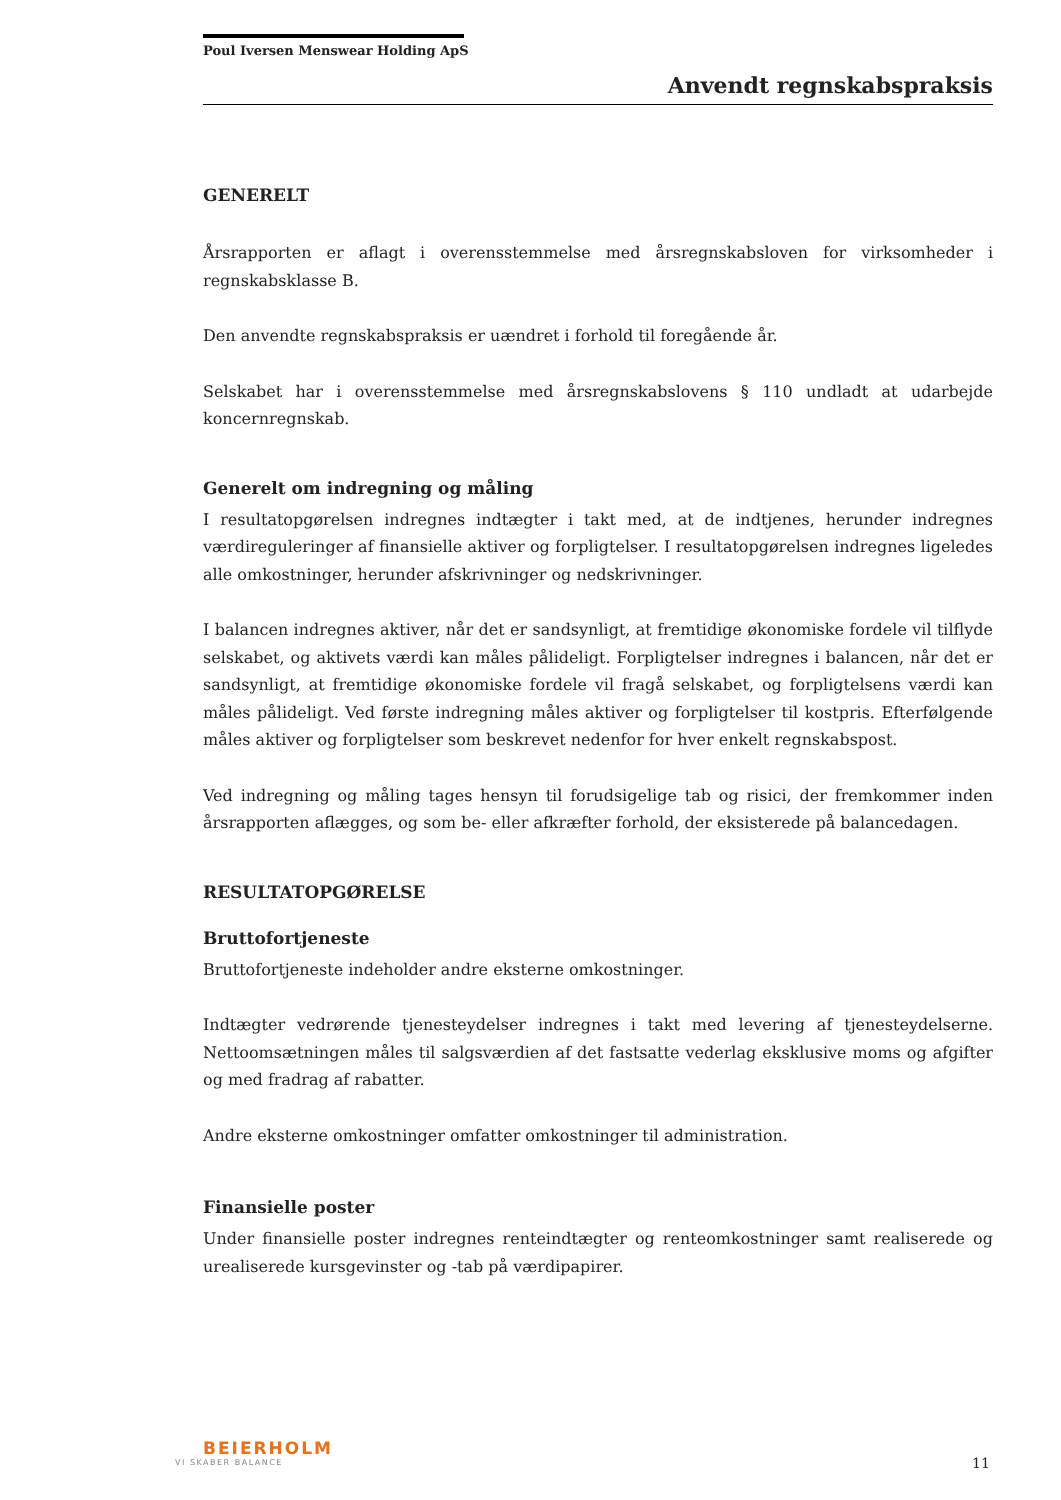Poul Iversen Menswear Holding ApS
Anvendt regnskabspraksis
GENERELT
Årsrapporten er aflagt i overensstemmelse med årsregnskabsloven for virksomheder i regnskabsklasse B.
Den anvendte regnskabspraksis er uændret i forhold til foregående år.
Selskabet har i overensstemmelse med årsregnskabslovens § 110 undladt at udarbejde koncernregnskab.
Generelt om indregning og måling
I resultatopgørelsen indregnes indtægter i takt med, at de indtjenes, herunder indregnes værdireguleringer af finansielle aktiver og forpligtelser. I resultatopgørelsen indregnes ligeledes alle omkostninger, herunder afskrivninger og nedskrivninger.
I balancen indregnes aktiver, når det er sandsynligt, at fremtidige økonomiske fordele vil tilflyde selskabet, og aktivets værdi kan måles pålideligt. Forpligtelser indregnes i balancen, når det er sandsynligt, at fremtidige økonomiske fordele vil fragå selskabet, og forpligtelsens værdi kan måles pålideligt. Ved første indregning måles aktiver og forpligtelser til kostpris. Efterfølgende måles aktiver og forpligtelser som beskrevet nedenfor for hver enkelt regnskabspost.
Ved indregning og måling tages hensyn til forudsigelige tab og risici, der fremkommer inden årsrapporten aflægges, og som be- eller afkræfter forhold, der eksisterede på balancedagen.
RESULTATOPGØRELSE
Bruttofortjeneste
Bruttofortjeneste indeholder andre eksterne omkostninger.
Indtægter vedrørende tjenesteydelser indregnes i takt med levering af tjenesteydelserne. Nettoomsætningen måles til salgsværdien af det fastsatte vederlag eksklusive moms og afgifter og med fradrag af rabatter.
Andre eksterne omkostninger omfatter omkostninger til administration.
Finansielle poster
Under finansielle poster indregnes renteindtægter og renteomkostninger samt realiserede og urealiserede kursgevinster og -tab på værdipapirer.
BEIERHOLM
VI SKABER BALANCE
11